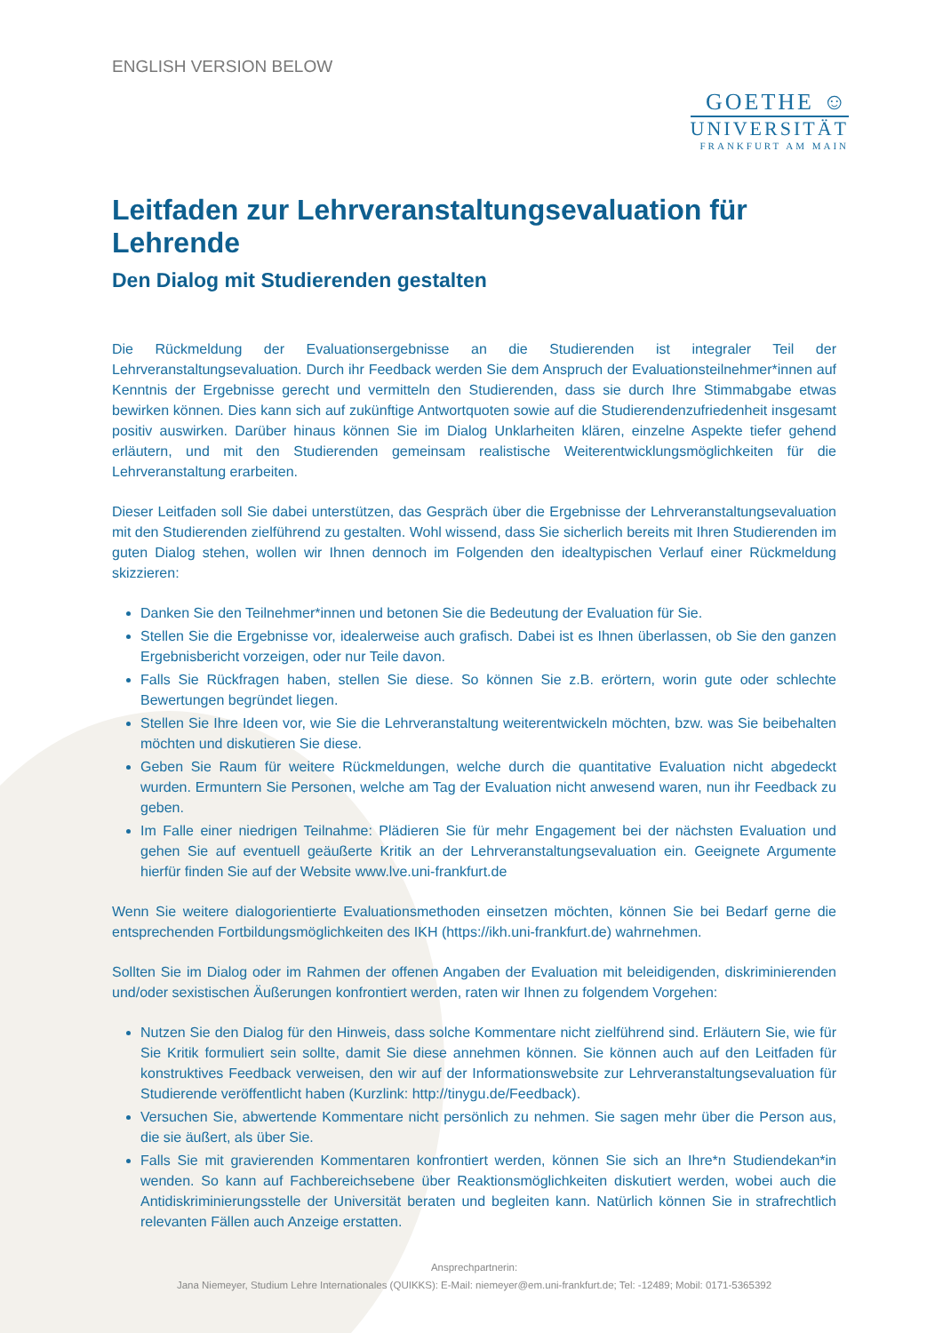ENGLISH VERSION BELOW
GOETHE ☺
UNIVERSITÄT
FRANKFURT AM MAIN
Leitfaden zur Lehrveranstaltungsevaluation für Lehrende
Den Dialog mit Studierenden gestalten
Die Rückmeldung der Evaluationsergebnisse an die Studierenden ist integraler Teil der Lehrveranstaltungsevaluation. Durch ihr Feedback werden Sie dem Anspruch der Evaluationsteilnehmer*innen auf Kenntnis der Ergebnisse gerecht und vermitteln den Studierenden, dass sie durch Ihre Stimmabgabe etwas bewirken können. Dies kann sich auf zukünftige Antwortquoten sowie auf die Studierendenzufriedenheit insgesamt positiv auswirken. Darüber hinaus können Sie im Dialog Unklarheiten klären, einzelne Aspekte tiefer gehend erläutern, und mit den Studierenden gemeinsam realistische Weiterentwicklungsmöglichkeiten für die Lehrveranstaltung erarbeiten.
Dieser Leitfaden soll Sie dabei unterstützen, das Gespräch über die Ergebnisse der Lehrveranstaltungsevaluation mit den Studierenden zielführend zu gestalten. Wohl wissend, dass Sie sicherlich bereits mit Ihren Studierenden im guten Dialog stehen, wollen wir Ihnen dennoch im Folgenden den idealtypischen Verlauf einer Rückmeldung skizzieren:
Danken Sie den Teilnehmer*innen und betonen Sie die Bedeutung der Evaluation für Sie.
Stellen Sie die Ergebnisse vor, idealerweise auch grafisch. Dabei ist es Ihnen überlassen, ob Sie den ganzen Ergebnisbericht vorzeigen, oder nur Teile davon.
Falls Sie Rückfragen haben, stellen Sie diese. So können Sie z.B. erörtern, worin gute oder schlechte Bewertungen begründet liegen.
Stellen Sie Ihre Ideen vor, wie Sie die Lehrveranstaltung weiterentwickeln möchten, bzw. was Sie beibehalten möchten und diskutieren Sie diese.
Geben Sie Raum für weitere Rückmeldungen, welche durch die quantitative Evaluation nicht abgedeckt wurden. Ermuntern Sie Personen, welche am Tag der Evaluation nicht anwesend waren, nun ihr Feedback zu geben.
Im Falle einer niedrigen Teilnahme: Plädieren Sie für mehr Engagement bei der nächsten Evaluation und gehen Sie auf eventuell geäußerte Kritik an der Lehrveranstaltungsevaluation ein. Geeignete Argumente hierfür finden Sie auf der Website www.lve.uni-frankfurt.de
Wenn Sie weitere dialogorientierte Evaluationsmethoden einsetzen möchten, können Sie bei Bedarf gerne die entsprechenden Fortbildungsmöglichkeiten des IKH (https://ikh.uni-frankfurt.de) wahrnehmen.
Sollten Sie im Dialog oder im Rahmen der offenen Angaben der Evaluation mit beleidigenden, diskriminierenden und/oder sexistischen Äußerungen konfrontiert werden, raten wir Ihnen zu folgendem Vorgehen:
Nutzen Sie den Dialog für den Hinweis, dass solche Kommentare nicht zielführend sind. Erläutern Sie, wie für Sie Kritik formuliert sein sollte, damit Sie diese annehmen können. Sie können auch auf den Leitfaden für konstruktives Feedback verweisen, den wir auf der Informationswebsite zur Lehrveranstaltungsevaluation für Studierende veröffentlicht haben (Kurzlink: http://tinygu.de/Feedback).
Versuchen Sie, abwertende Kommentare nicht persönlich zu nehmen. Sie sagen mehr über die Person aus, die sie äußert, als über Sie.
Falls Sie mit gravierenden Kommentaren konfrontiert werden, können Sie sich an Ihre*n Studiendekan*in wenden. So kann auf Fachbereichsebene über Reaktionsmöglichkeiten diskutiert werden, wobei auch die Antidiskriminierungsstelle der Universität beraten und begleiten kann. Natürlich können Sie in strafrechtlich relevanten Fällen auch Anzeige erstatten.
Ansprechpartnerin:
Jana Niemeyer, Studium Lehre Internationales (QUIKKS): E-Mail: niemeyer@em.uni-frankfurt.de; Tel: -12489; Mobil: 0171-5365392